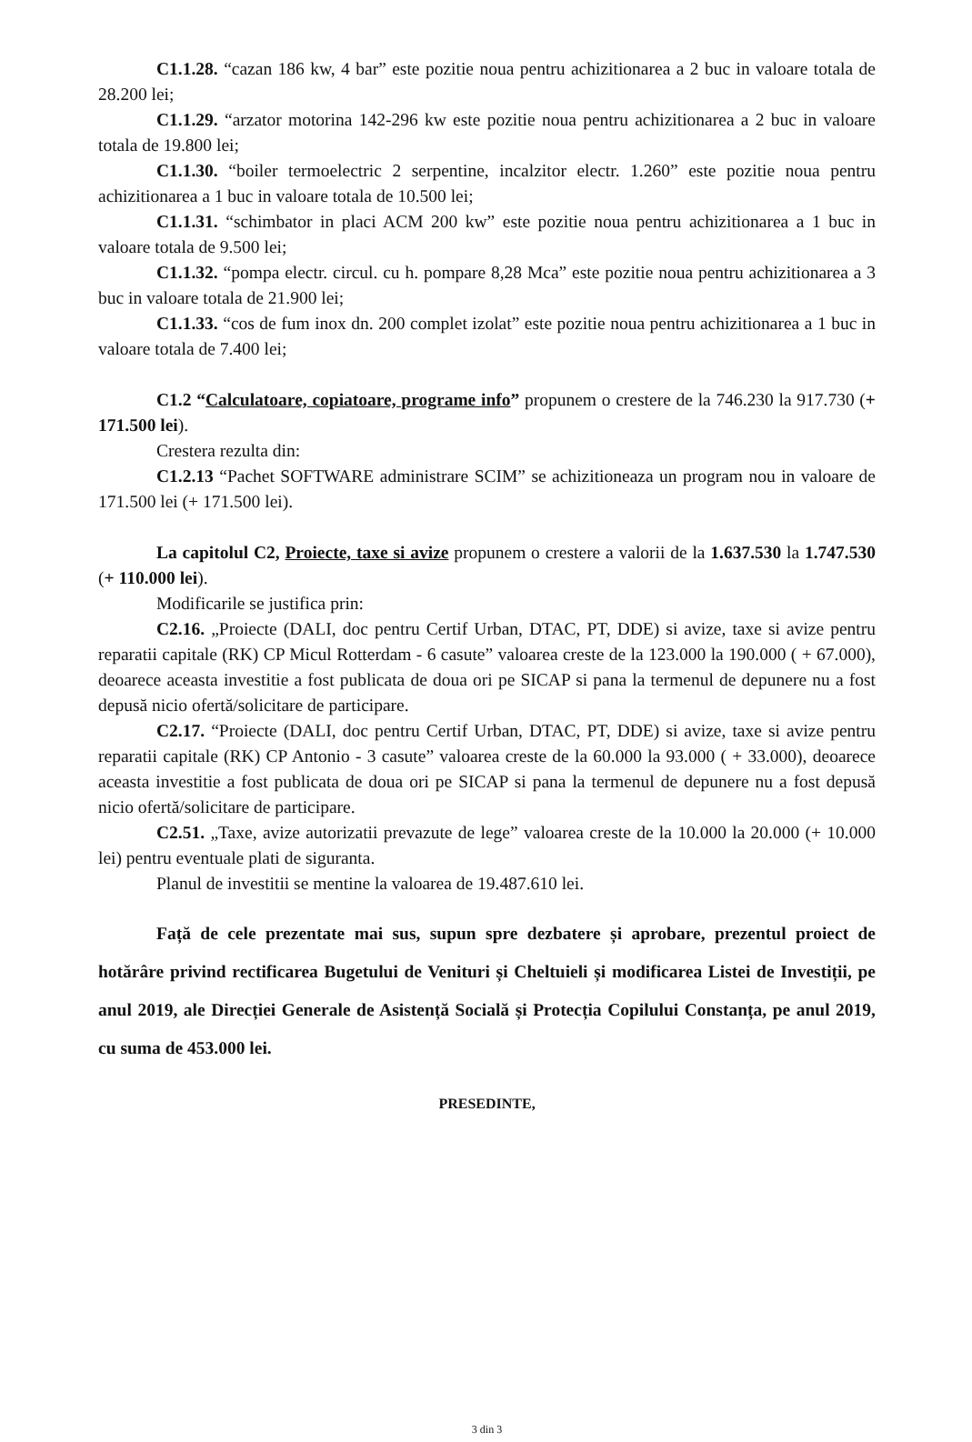C1.1.28. “cazan 186 kw, 4 bar” este pozitie noua pentru achizitionarea a 2 buc in valoare totala de 28.200 lei;
C1.1.29. “arzator motorina 142-296 kw este pozitie noua pentru achizitionarea a 2 buc in valoare totala de 19.800 lei;
C1.1.30. “boiler termoelectric 2 serpentine, incalzitor electr. 1.260” este pozitie noua pentru achizitionarea a 1 buc in valoare totala de 10.500 lei;
C1.1.31. “schimbator in placi ACM 200 kw” este pozitie noua pentru achizitionarea a 1 buc in valoare totala de 9.500 lei;
C1.1.32. “pompa electr. circul. cu h. pompare 8,28 Mca” este pozitie noua pentru achizitionarea a 3 buc in valoare totala de 21.900 lei;
C1.1.33. “cos de fum inox dn. 200 complet izolat” este pozitie noua pentru achizitionarea a 1 buc in valoare totala de 7.400 lei;
C1.2 “Calculatoare, copiatoare, programe info” propunem o crestere de la 746.230 la 917.730 (+ 171.500 lei).
Crestera rezulta din:
C1.2.13 “Pachet SOFTWARE administrare SCIM” se achizitioneaza un program nou in valoare de 171.500 lei (+ 171.500 lei).
La capitolul C2, Proiecte, taxe si avize propunem o crestere a valorii de la 1.637.530 la 1.747.530 (+ 110.000 lei).
Modificarile se justifica prin:
C2.16. „Proiecte (DALI, doc pentru Certif Urban, DTAC, PT, DDE) si avize, taxe si avize pentru reparatii capitale (RK) CP Micul Rotterdam - 6 casute” valoarea creste de la 123.000 la 190.000 ( + 67.000), deoarece aceasta investitie a fost publicata de doua ori pe SICAP si pana la termenul de depunere nu a fost depusă nicio ofertă/solicitare de participare.
C2.17. “Proiecte (DALI, doc pentru Certif Urban, DTAC, PT, DDE) si avize, taxe si avize pentru reparatii capitale (RK) CP Antonio - 3 casute” valoarea creste de la 60.000 la 93.000 ( + 33.000), deoarece aceasta investitie a fost publicata de doua ori pe SICAP si pana la termenul de depunere nu a fost depusă nicio ofertă/solicitare de participare.
C2.51. „Taxe, avize autorizatii prevazute de lege” valoarea creste de la 10.000 la 20.000 (+ 10.000 lei) pentru eventuale plati de siguranta.
Planul de investitii se mentine la valoarea de 19.487.610 lei.
Față de cele prezentate mai sus, supun spre dezbatere și aprobare, prezentul proiect de hotărâre privind rectificarea Bugetului de Venituri și Cheltuieli și modificarea Listei de Investiții, pe anul 2019, ale Direcției Generale de Asistență Socială și Protecția Copilului Constanța, pe anul 2019, cu suma de 453.000 lei.
PRESEDINTE,
3 din 3